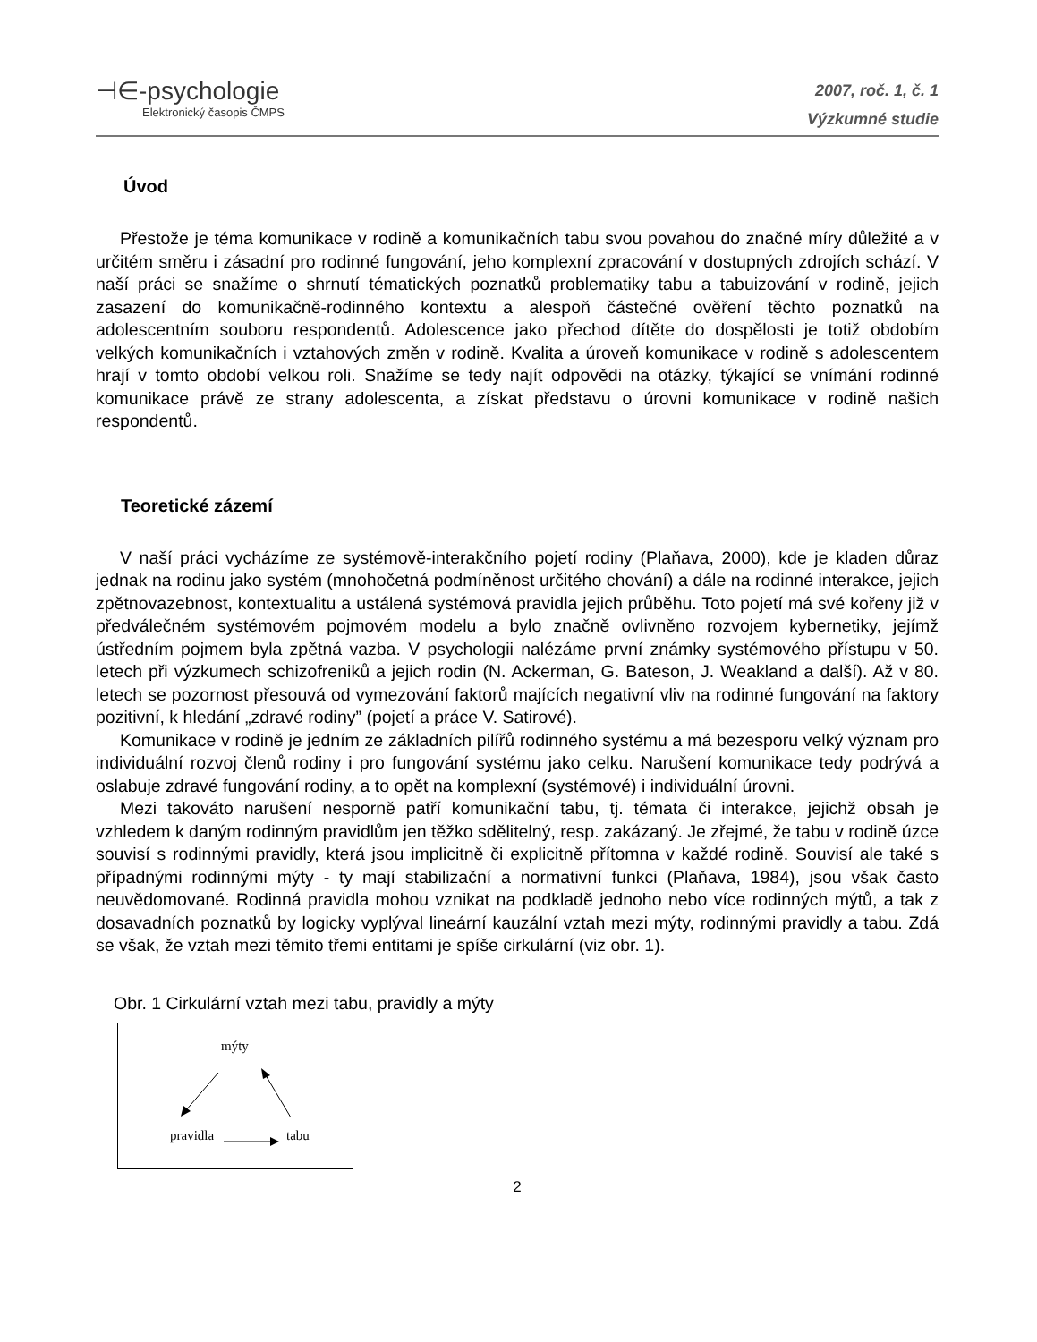⊣∈-psychologie
Elektronický časopis ČMPS
2007, roč. 1, č. 1
Výzkumné studie
Úvod
Přestože je téma komunikace v rodině a komunikačních tabu svou povahou do značné míry důležité a v určitém směru i zásadní pro rodinné fungování, jeho komplexní zpracování v dostupných zdrojích schází. V naší práci se snažíme o shrnutí tématických poznatků problematiky tabu a tabuizování v rodině, jejich zasazení do komunikačně-rodinného kontextu a alespoň částečné ověření těchto poznatků na adolescentním souboru respondentů. Adolescence jako přechod dítěte do dospělosti je totiž obdobím velkých komunikačních i vztahových změn v rodině. Kvalita a úroveň komunikace v rodině s adolescentem hrají v tomto období velkou roli. Snažíme se tedy najít odpovědi na otázky, týkající se vnímání rodinné komunikace právě ze strany adolescenta, a získat představu o úrovni komunikace v rodině našich respondentů.
Teoretické zázemí
V naší práci vycházíme ze systémově-interakčního pojetí rodiny (Plaňava, 2000), kde je kladen důraz jednak na rodinu jako systém (mnohočetná podmíněnost určitého chování) a dále na rodinné interakce, jejich zpětnovazebnost, kontextualitu a ustálená systémová pravidla jejich průběhu. Toto pojetí má své kořeny již v předválečném systémovém pojmovém modelu a bylo značně ovlivněno rozvojem kybernetiky, jejímž ústředním pojmem byla zpětná vazba. V psychologii nalézáme první známky systémového přístupu v 50. letech při výzkumech schizofreniků a jejich rodin (N. Ackerman, G. Bateson, J. Weakland a další). Až v 80. letech se pozornost přesouvá od vymezování faktorů majících negativní vliv na rodinné fungování na faktory pozitivní, k hledání „zdravé rodiny” (pojetí a práce V. Satirové).
Komunikace v rodině je jedním ze základních pilířů rodinného systému a má bezesporu velký význam pro individuální rozvoj členů rodiny i pro fungování systému jako celku. Narušení komunikace tedy podrývá a oslabuje zdravé fungování rodiny, a to opět na komplexní (systémové) i individuální úrovni.
Mezi takováto narušení nesporně patří komunikační tabu, tj. témata či interakce, jejichž obsah je vzhledem k daným rodinným pravidlům jen těžko sdělitelný, resp. zakázaný. Je zřejmé, že tabu v rodině úzce souvisí s rodinnými pravidly, která jsou implicitně či explicitně přítomna v každé rodině. Souvisí ale také s případnými rodinnými mýty - ty mají stabilizační a normativní funkci (Plaňava, 1984), jsou však často neuvědomované. Rodinná pravidla mohou vznikat na podkladě jednoho nebo více rodinných mýtů, a tak z dosavadních poznatků by logicky vyplýval lineární kauzální vztah mezi mýty, rodinnými pravidly a tabu. Zdá se však, že vztah mezi těmito třemi entitami je spíše cirkulární (viz obr. 1).
Obr. 1 Cirkulární vztah mezi tabu, pravidly a mýty
mýty
pravidla
tabu
2